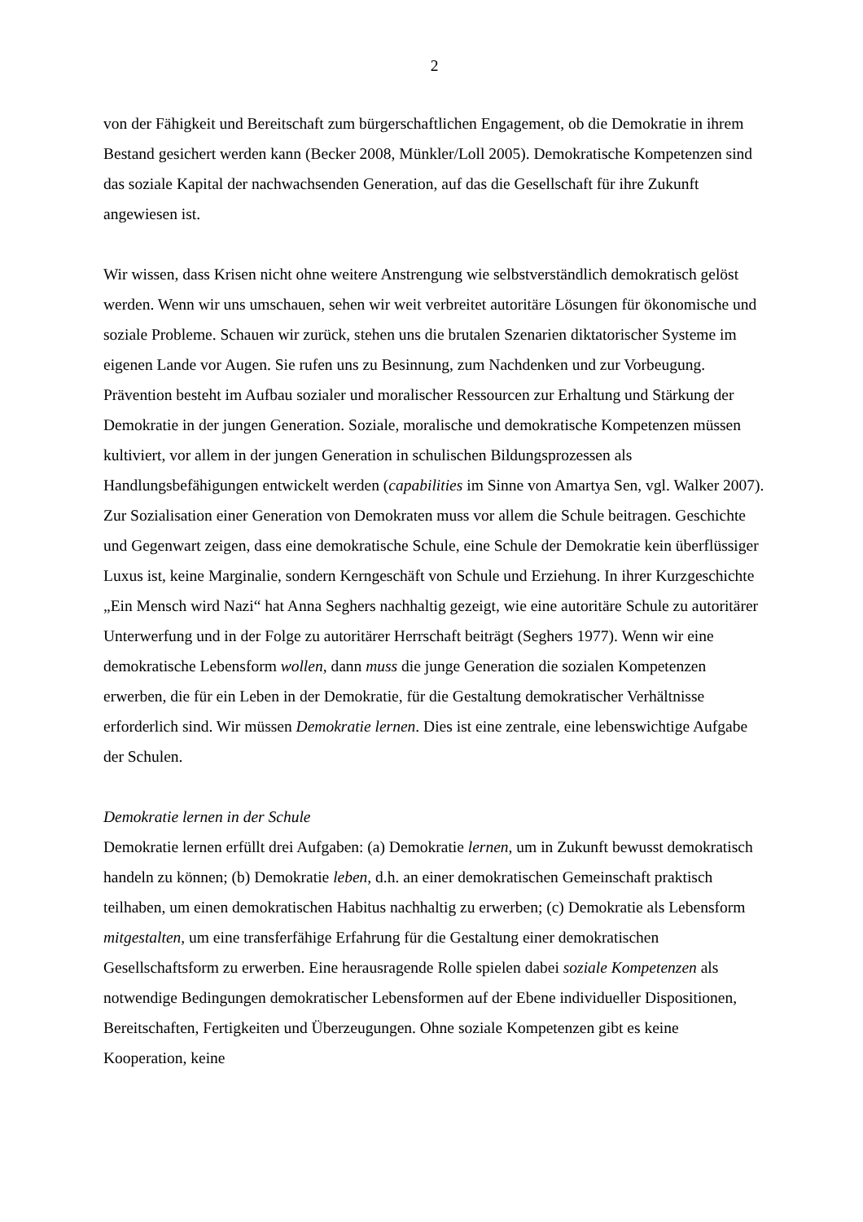2
von der Fähigkeit und Bereitschaft zum bürgerschaftlichen Engagement, ob die Demokratie in ihrem Bestand gesichert werden kann (Becker 2008, Münkler/Loll 2005). Demokratische Kompetenzen sind das soziale Kapital der nachwachsenden Generation, auf das die Gesellschaft für ihre Zukunft angewiesen ist.
Wir wissen, dass Krisen nicht ohne weitere Anstrengung wie selbstverständlich demokratisch gelöst werden. Wenn wir uns umschauen, sehen wir weit verbreitet autoritäre Lösungen für ökonomische und soziale Probleme. Schauen wir zurück, stehen uns die brutalen Szenarien diktatorischer Systeme im eigenen Lande vor Augen. Sie rufen uns zu Besinnung, zum Nachdenken und zur Vorbeugung. Prävention besteht im Aufbau sozialer und moralischer Ressourcen zur Erhaltung und Stärkung der Demokratie in der jungen Generation. Soziale, moralische und demokratische Kompetenzen müssen kultiviert, vor allem in der jungen Generation in schulischen Bildungsprozessen als Handlungsbefähigungen entwickelt werden (capabilities im Sinne von Amartya Sen, vgl. Walker 2007). Zur Sozialisation einer Generation von Demokraten muss vor allem die Schule beitragen. Geschichte und Gegenwart zeigen, dass eine demokratische Schule, eine Schule der Demokratie kein überflüssiger Luxus ist, keine Marginalie, sondern Kerngeschäft von Schule und Erziehung. In ihrer Kurzgeschichte „Ein Mensch wird Nazi“ hat Anna Seghers nachhaltig gezeigt, wie eine autoritäre Schule zu autoritärer Unterwerfung und in der Folge zu autoritärer Herrschaft beiträgt (Seghers 1977). Wenn wir eine demokratische Lebensform wollen, dann muss die junge Generation die sozialen Kompetenzen erwerben, die für ein Leben in der Demokratie, für die Gestaltung demokratischer Verhältnisse erforderlich sind. Wir müssen Demokratie lernen. Dies ist eine zentrale, eine lebenswichtige Aufgabe der Schulen.
Demokratie lernen in der Schule
Demokratie lernen erfüllt drei Aufgaben: (a) Demokratie lernen, um in Zukunft bewusst demokratisch handeln zu können; (b) Demokratie leben, d.h. an einer demokratischen Gemeinschaft praktisch teilhaben, um einen demokratischen Habitus nachhaltig zu erwerben; (c) Demokratie als Lebensform mitgestalten, um eine transferfähige Erfahrung für die Gestaltung einer demokratischen Gesellschaftsform zu erwerben. Eine herausragende Rolle spielen dabei soziale Kompetenzen als notwendige Bedingungen demokratischer Lebensformen auf der Ebene individueller Dispositionen, Bereitschaften, Fertigkeiten und Überzeugungen. Ohne soziale Kompetenzen gibt es keine Kooperation, keine